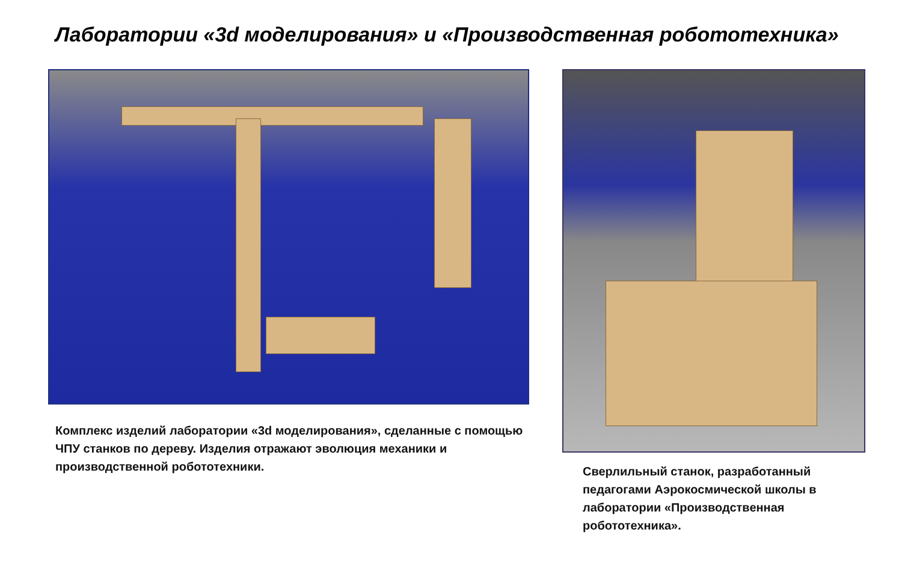Лаборатории «3d моделирования» и «Производственная робототехника»
Комплекс изделий лаборатории «3d моделирования», сделанные с помощью ЧПУ станков по дереву. Изделия отражают эволюция механики и производственной робототехники.
Сверлильный станок, разработанный педагогами Аэрокосмической школы в лаборатории «Производственная робототехника».